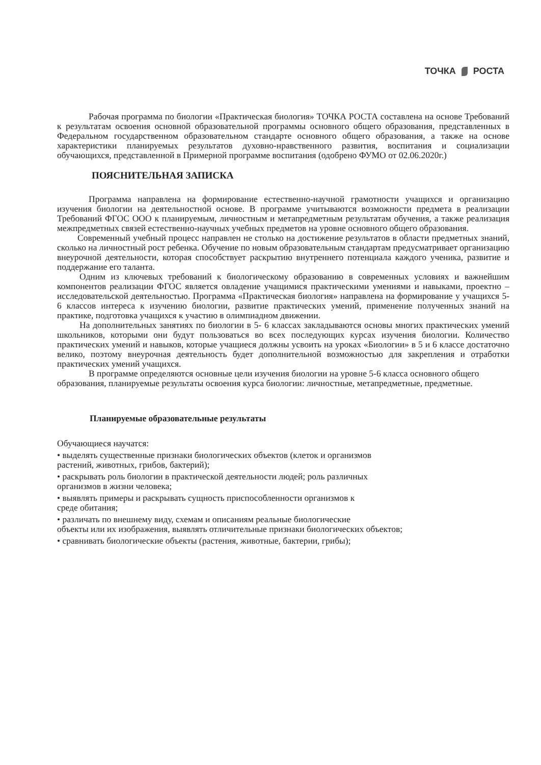ТОЧКА РОСТА
Рабочая программа по биологии «Практическая биология» ТОЧКА РОСТА составлена на основе Требований к результатам освоения основной образовательной программы основного общего образования, представленных в Федеральном государственном образовательном стандарте основного общего образования, а также на основе характеристики планируемых результатов духовно-нравственного развития, воспитания и социализации обучающихся, представленной в Примерной программе воспитания (одобрено ФУМО от 02.06.2020г.)
ПОЯСНИТЕЛЬНАЯ ЗАПИСКА
Программа направлена на формирование естественно-научной грамотности учащихся и организацию изучения биологии на деятельностной основе. В программе учитываются возможности предмета в реализации Требований ФГОС ООО к планируемым, личностным и метапредметным результатам обучения, а также реализация межпредметных связей естественно-научных учебных предметов на уровне основного общего образования.
Современный учебный процесс направлен не столько на достижение результатов в области предметных знаний, сколько на личностный рост ребенка. Обучение по новым образовательным стандартам предусматривает организацию внеурочной деятельности, которая способствует раскрытию внутреннего потенциала каждого ученика, развитие и поддержание его таланта.
Одним из ключевых требований к биологическому образованию в современных условиях и важнейшим компонентов реализации ФГОС является овладение учащимися практическими умениями и навыками, проектно – исследовательской деятельностью. Программа «Практическая биология» направлена на формирование у учащихся 5- 6 классов интереса к изучению биологии, развитие практических умений, применение полученных знаний на практике, подготовка учащихся к участию в олимпиадном движении.
На дополнительных занятиях по биологии в 5- 6 классах закладываются основы многих практических умений школьников, которыми они будут пользоваться во всех последующих курсах изучения биологии. Количество практических умений и навыков, которые учащиеся должны усвоить на уроках «Биологии» в 5 и 6 классе достаточно велико, поэтому внеурочная деятельность будет дополнительной возможностью для закрепления и отработки практических умений учащихся.
В программе определяются основные цели изучения биологии на уровне 5-6 класса основного общего образования, планируемые результаты освоения курса биологии: личностные, метапредметные, предметные.
Планируемые образовательные результаты
Обучающиеся научатся:
• выделять существенные признаки биологических объектов (клеток и организмов
растений, животных, грибов, бактерий);
• раскрывать роль биологии в практической деятельности людей; роль различных
организмов в жизни человека;
• выявлять примеры и раскрывать сущность приспособленности организмов к
среде обитания;
• различать по внешнему виду, схемам и описаниям реальные биологические
объекты или их изображения, выявлять отличительные признаки биологических объектов;
• сравнивать биологические объекты (растения, животные, бактерии, грибы);